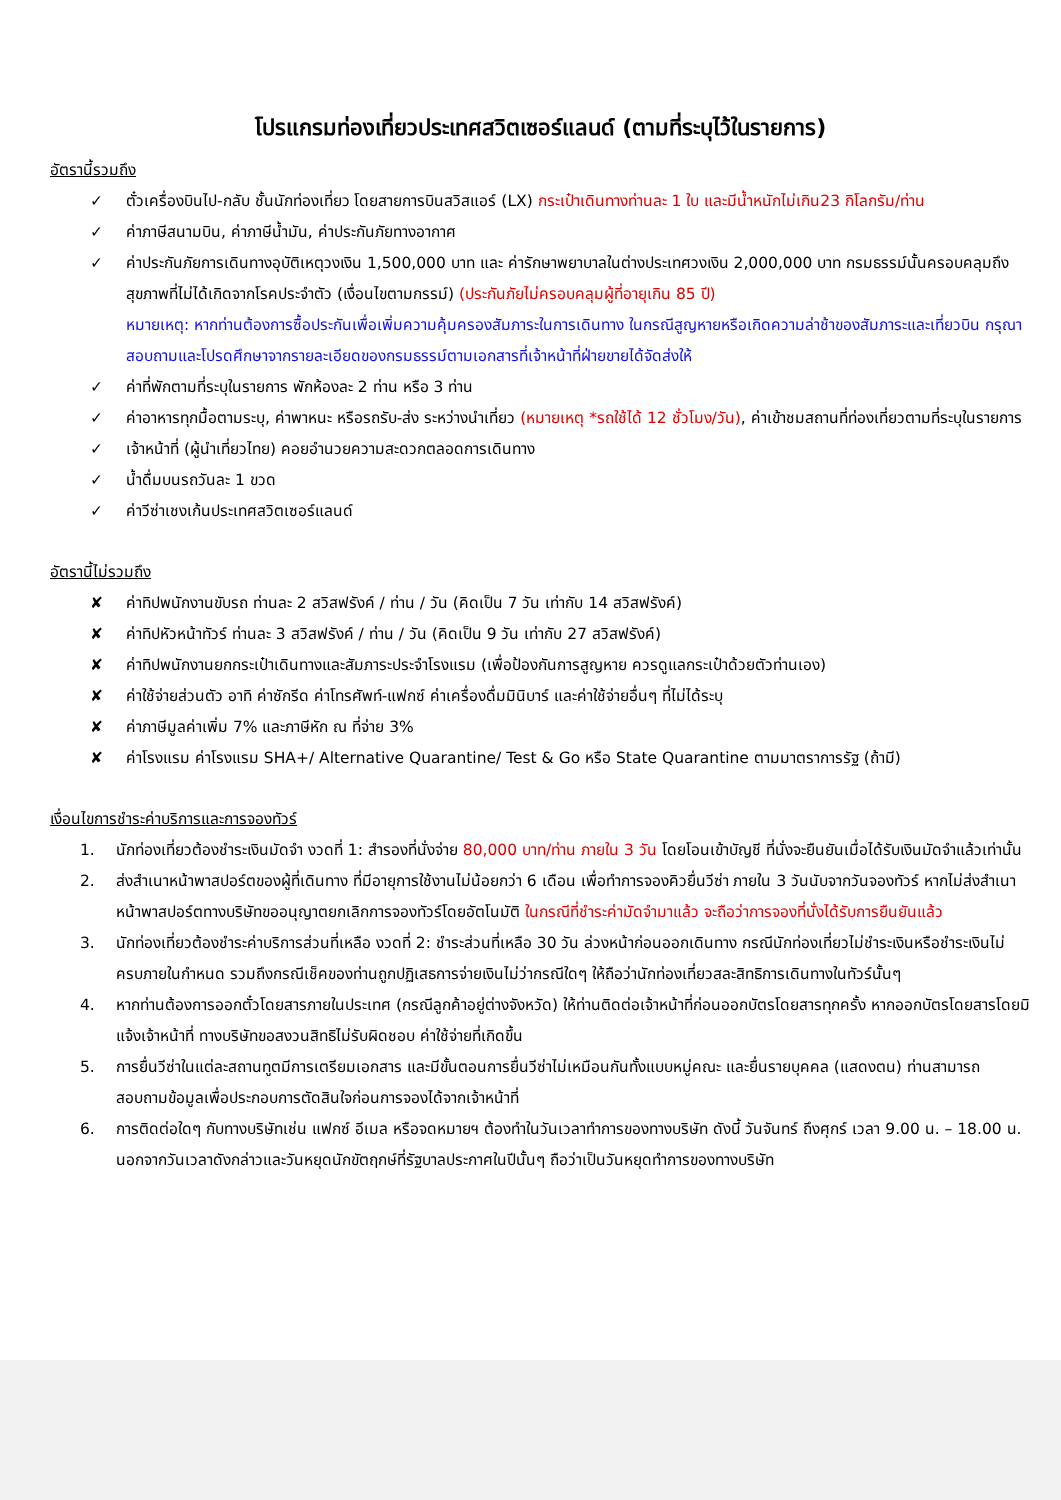โปรแกรมท่องเที่ยวประเทศสวิตเซอร์แลนด์ (ตามที่ระบุไว้ในรายการ)
อัตรานี้รวมถึง
✓ ตั๋วเครื่องบินไป-กลับ ชั้นนักท่องเที่ยว โดยสายการบินสวิสแอร์ (LX) กระเป๋าเดินทางท่านละ 1 ใบ และมีน้ำหนักไม่เกิน23 กิโลกรัม/ท่าน
✓ ค่าภาษีสนามบิน, ค่าภาษีน้ำมัน, ค่าประกันภัยทางอากาศ
✓ ค่าประกันภัยการเดินทางอุบัติเหตุวงเงิน 1,500,000 บาท และ ค่ารักษาพยาบาลในต่างประเทศวงเงิน 2,000,000 บาท กรมธรรม์นั้นครอบคลุมถึงสุขภาพที่ไม่ได้เกิดจากโรคประจำตัว (เงื่อนไขตามกรรม์) (ประกันภัยไม่ครอบคลุมผู้ที่อายุเกิน 85 ปี)
หมายเหตุ: หากท่านต้องการซื้อประกันเพื่อเพิ่มความคุ้มครองสัมภาระในการเดินทาง ในกรณีสูญหายหรือเกิดความล่าช้าของสัมภาระและเที่ยวบิน กรุณาสอบถามและโปรดศึกษาจากรายละเอียดของกรมธรรม์ตามเอกสารที่เจ้าหน้าที่ฝ่ายขายได้จัดส่งให้
✓ ค่าที่พักตามที่ระบุในรายการ พักห้องละ 2 ท่าน หรือ 3 ท่าน
✓ ค่าอาหารทุกมื้อตามระบุ, ค่าพาหนะ หรือรถรับ-ส่ง ระหว่างนำเที่ยว (หมายเหตุ *รถใช้ได้ 12 ชั่วโมง/วัน), ค่าเข้าชมสถานที่ท่องเที่ยวตามที่ระบุในรายการ
✓ เจ้าหน้าที่ (ผู้นำเที่ยวไทย) คอยอำนวยความสะดวกตลอดการเดินทาง
✓ น้ำดื่มบนรถวันละ 1 ขวด
✓ ค่าวีซ่าเชงเก้นประเทศสวิตเซอร์แลนด์
อัตรานี้ไม่รวมถึง
✘ ค่าทิปพนักงานขับรถ ท่านละ 2 สวิสฟรังค์ / ท่าน / วัน (คิดเป็น 7 วัน เท่ากับ 14 สวิสฟรังค์)
✘ ค่าทิปหัวหน้าทัวร์ ท่านละ 3 สวิสฟรังค์ / ท่าน / วัน (คิดเป็น 9 วัน เท่ากับ 27 สวิสฟรังค์)
✘ ค่าทิปพนักงานยกกระเป๋าเดินทางและสัมภาระประจำโรงแรม (เพื่อป้องกันการสูญหาย ควรดูแลกระเป๋าด้วยตัวท่านเอง)
✘ ค่าใช้จ่ายส่วนตัว อาทิ ค่าซักรีด ค่าโทรศัพท์-แฟกซ์ ค่าเครื่องดื่มมินิบาร์ และค่าใช้จ่ายอื่นๆ ที่ไม่ได้ระบุ
✘ ค่าภาษีมูลค่าเพิ่ม 7% และภาษีหัก ณ ที่จ่าย 3%
✘ ค่าโรงแรม ค่าโรงแรม SHA+/ Alternative Quarantine/ Test & Go หรือ State Quarantine ตามมาตราการรัฐ (ถ้ามี)
เงื่อนไขการชำระค่าบริการและการจองทัวร์
1. นักท่องเที่ยวต้องชำระเงินมัดจำ งวดที่ 1: สำรองที่นั่งจ่าย 80,000 บาท/ท่าน ภายใน 3 วัน โดยโอนเข้าบัญชี ที่นั่งจะยืนยันเมื่อได้รับเงินมัดจำแล้วเท่านั้น
2. ส่งสำเนาหน้าพาสปอร์ตของผู้ที่เดินทาง ที่มีอายุการใช้งานไม่น้อยกว่า 6 เดือน เพื่อทำการจองคิวยื่นวีซ่า ภายใน 3 วันนับจากวันจองทัวร์ หากไม่ส่งสำเนาหน้าพาสปอร์ตทางบริษัทขออนุญาตยกเลิกการจองทัวร์โดยอัตโนมัติ ในกรณีที่ชำระค่ามัดจำมาแล้ว จะถือว่าการจองที่นั่งได้รับการยืนยันแล้ว
3. นักท่องเที่ยวต้องชำระค่าบริการส่วนที่เหลือ งวดที่ 2: ชำระส่วนที่เหลือ 30 วัน ล่วงหน้าก่อนออกเดินทาง กรณีนักท่องเที่ยวไม่ชำระเงินหรือชำระเงินไม่ครบภายในกำหนด รวมถึงกรณีเช็คของท่านถูกปฏิเสธการจ่ายเงินไม่ว่ากรณีใดๆ ให้ถือว่านักท่องเที่ยวสละสิทธิการเดินทางในทัวร์นั้นๆ
4. หากท่านต้องการออกตั๋วโดยสารภายในประเทศ (กรณีลูกค้าอยู่ต่างจังหวัด) ให้ท่านติดต่อเจ้าหน้าที่ก่อนออกบัตรโดยสารทุกครั้ง หากออกบัตรโดยสารโดยมิแจ้งเจ้าหน้าที่ ทางบริษัทขอสงวนสิทธิไม่รับผิดชอบ ค่าใช้จ่ายที่เกิดขึ้น
5. การยื่นวีซ่าในแต่ละสถานทูตมีการเตรียมเอกสาร และมีขั้นตอนการยื่นวีซ่าไม่เหมือนกันทั้งแบบหมู่คณะ และยื่นรายบุคคล (แสดงตน) ท่านสามารถสอบถามข้อมูลเพื่อประกอบการตัดสินใจก่อนการจองได้จากเจ้าหน้าที่
6. การติดต่อใดๆ กับทางบริษัทเช่น แฟกซ์ อีเมล หรือจดหมายฯ ต้องทำในวันเวลาทำการของทางบริษัท ดังนี้ วันจันทร์ ถึงศุกร์ เวลา 9.00 น. – 18.00 น. นอกจากวันเวลาดังกล่าวและวันหยุดนักขัตฤกษ์ที่รัฐบาลประกาศในปีนั้นๆ ถือว่าเป็นวันหยุดทำการของทางบริษัท